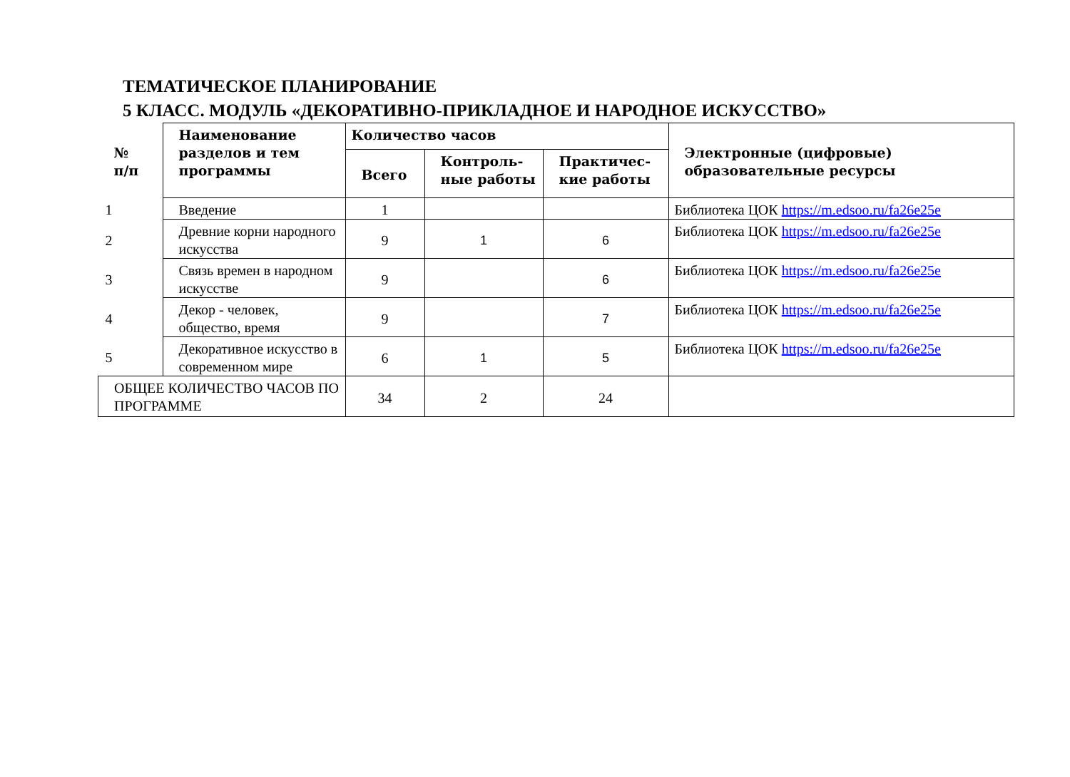ТЕМАТИЧЕСКОЕ ПЛАНИРОВАНИЕ
5 КЛАСС. МОДУЛЬ «ДЕКОРАТИВНО-ПРИКЛАДНОЕ И НАРОДНОЕ ИСКУССТВО»
| № п/п | Наименование разделов и тем программы | Количество часов | | | Электронные (цифровые) образовательные ресурсы |
| --- | --- | --- | --- | --- | --- |
| | | Всего | Контроль-ные работы | Практичес-кие работы | |
| 1 | Введение | 1 | | | Библиотека ЦОК https://m.edsoo.ru/fa26e25e |
| 2 | Древние корни народного искусства | 9 | 1 | 6 | Библиотека ЦОК https://m.edsoo.ru/fa26e25e |
| 3 | Связь времен в народном искусстве | 9 | | 6 | Библиотека ЦОК https://m.edsoo.ru/fa26e25e |
| 4 | Декор - человек, общество, время | 9 | | 7 | Библиотека ЦОК https://m.edsoo.ru/fa26e25e |
| 5 | Декоративное искусство в современном мире | 6 | 1 | 5 | Библиотека ЦОК https://m.edsoo.ru/fa26e25e |
| ОБЩЕЕ КОЛИЧЕСТВО ЧАСОВ ПО ПРОГРАММЕ | | 34 | 2 | 24 | |